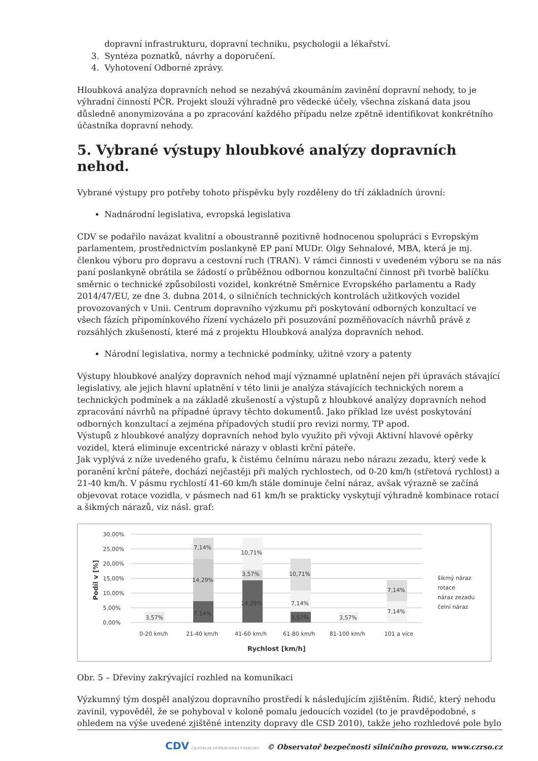dopravní infrastrukturu, dopravní techniku, psychologii a lékařství.
3. Syntéza poznatků, návrhy a doporučení.
4. Vyhotovení Odborné zprávy.
Hloubková analýza dopravních nehod se nezabývá zkoumáním zavinění dopravní nehody, to je výhradní činností PČR. Projekt slouží výhradně pro vědecké účely, všechna získaná data jsou důsledně anonymizována a po zpracování každého případu nelze zpětně identifikovat konkrétního účastníka dopravní nehody.
5. Vybrané výstupy hloubkové analýzy dopravních nehod.
Vybrané výstupy pro potřeby tohoto příspěvku byly rozděleny do tří základních úrovní:
Nadnárodní legislativa, evropská legislativa
CDV se podařilo navázat kvalitní a oboustranně pozitivně hodnocenou spolupráci s Evropským parlamentem, prostřednictvím poslankyně EP paní MUDr. Olgy Sehnalové, MBA, která je mj. členkou výboru pro dopravu a cestovní ruch (TRAN). V rámci činnosti v uvedeném výboru se na nás paní poslankyně obrátila se žádostí o průběžnou odbornou konzultační činnost při tvorbě balíčku směrnic o technické způsobilosti vozidel, konkrétně Směrnice Evropského parlamentu a Rady 2014/47/EU, ze dne 3. dubna 2014, o silničních technických kontrolách užitkových vozidel provozovaných v Unii. Centrum dopravního výzkumu při poskytování odborných konzultací ve všech fázích připomínkového řízení vycházelo při posuzování pozměňovacích návrhů právě z rozsáhlých zkušeností, které má z projektu Hloubková analýza dopravních nehod.
Národní legislativa, normy a technické podmínky, užitné vzory a patenty
Výstupy hloubkové analýzy dopravních nehod mají významné uplatnění nejen při úpravách stávající legislativy, ale jejich hlavní uplatnění v této linii je analýza stávajících technických norem a technických podmínek a na základě zkušeností a výstupů z hloubkové analýzy dopravních nehod zpracování návrhů na případné úpravy těchto dokumentů. Jako příklad lze uvést poskytování odborných konzultací a zejména případových studií pro revizi normy, TP apod.
Výstupů z hloubkové analýzy dopravních nehod bylo využito při vývoji Aktivní hlavové opěrky vozidel, která eliminuje excentrické nárazy v oblasti krční páteře.
Jak vyplývá z níže uvedeného grafu, k čistému čelnímu nárazu nebo nárazu zezadu, který vede k poranění krční páteře, dochází nejčastěji při malých rychlostech, od 0-20 km/h (střetová rychlost) a 21-40 km/h. V pásmu rychlostí 41-60 km/h stále dominuje čelní náraz, avšak výrazně se začíná objevovat rotace vozidla, v pásmech nad 61 km/h se prakticky vyskytují výhradně kombinace rotací a šikmých nárazů, viz násl. graf:
30,00%
25,00%
20,00%
15,00%
10,00%
5,00%
0,00%
Podíl v [%]
3,57%
7,14%
14,29%
7,14%
10,71%
3,57%
14,29%
10,71%
7,14%
3,57%
3,57%
7,14%
7,14%
0-20 km/h
21-40 km/h
41-60 km/h
61-80 km/h
81-100 km/h
101 a více
Rychlost [km/h]
šikmý náraz
rotace
náraz zezadu
čelní náraz
Obr. 5 – Dřeviny zakrývající rozhled na komunikaci
Výzkumný tým dospěl analýzou dopravního prostředí k následujícím zjištěním. Řidič, který nehodu zavinil, vypověděl, že se pohyboval v koloně pomalu jedoucích vozidel (to je pravděpodobné, s ohledem na výše uvedené zjištěné intenzity dopravy dle CSD 2010), takže jeho rozhledové pole bylo
CDV CENTRUM DOPRAVNÍHO VÝZKUMU © Observatoř bezpečnosti silničního provozu, www.czrso.cz